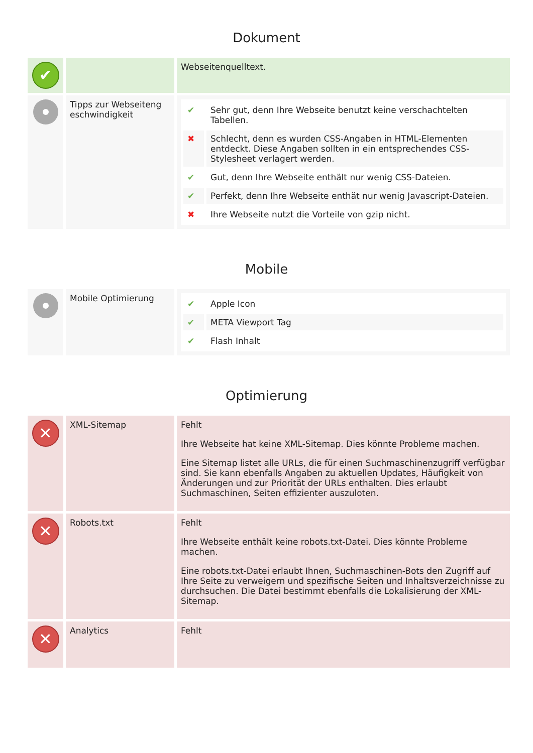Dokument
| ✔ | | Webseitenquelltext. |
| | Tipps zur Webseiteng eschwindigkeit | / ✔ / Sehr gut, denn Ihre Webseite benutzt keine verschachtelten Tabellen. / / ✖ / Schlecht, denn es wurden CSS-Angaben in HTML-Elementen entdeckt. Diese Angaben sollten in ein entsprechendes CSS-Stylesheet verlagert werden. / / ✔ / Gut, denn Ihre Webseite enthält nur wenig CSS-Dateien. / / ✔ / Perfekt, denn Ihre Webseite enthät nur wenig Javascript-Dateien. / / ✖ / Ihre Webseite nutzt die Vorteile von gzip nicht. / |
Mobile
| | Mobile Optimierung | / ✔ / Apple Icon / / ✔ / META Viewport Tag / / ✔ / Flash Inhalt / |
Optimierung
| ✕ | XML-Sitemap | Fehlt Ihre Webseite hat keine XML-Sitemap. Dies könnte Probleme machen. Eine Sitemap listet alle URLs, die für einen Suchmaschinenzugriff verfügbar sind. Sie kann ebenfalls Angaben zu aktuellen Updates, Häufigkeit von Änderungen und zur Priorität der URLs enthalten. Dies erlaubt Suchmaschinen, Seiten effizienter auszuloten. |
| ✕ | Robots.txt | Fehlt Ihre Webseite enthält keine robots.txt-Datei. Dies könnte Probleme machen. Eine robots.txt-Datei erlaubt Ihnen, Suchmaschinen-Bots den Zugriff auf Ihre Seite zu verweigern und spezifische Seiten und Inhaltsverzeichnisse zu durchsuchen. Die Datei bestimmt ebenfalls die Lokalisierung der XML-Sitemap. |
| ✕ | Analytics | Fehlt |